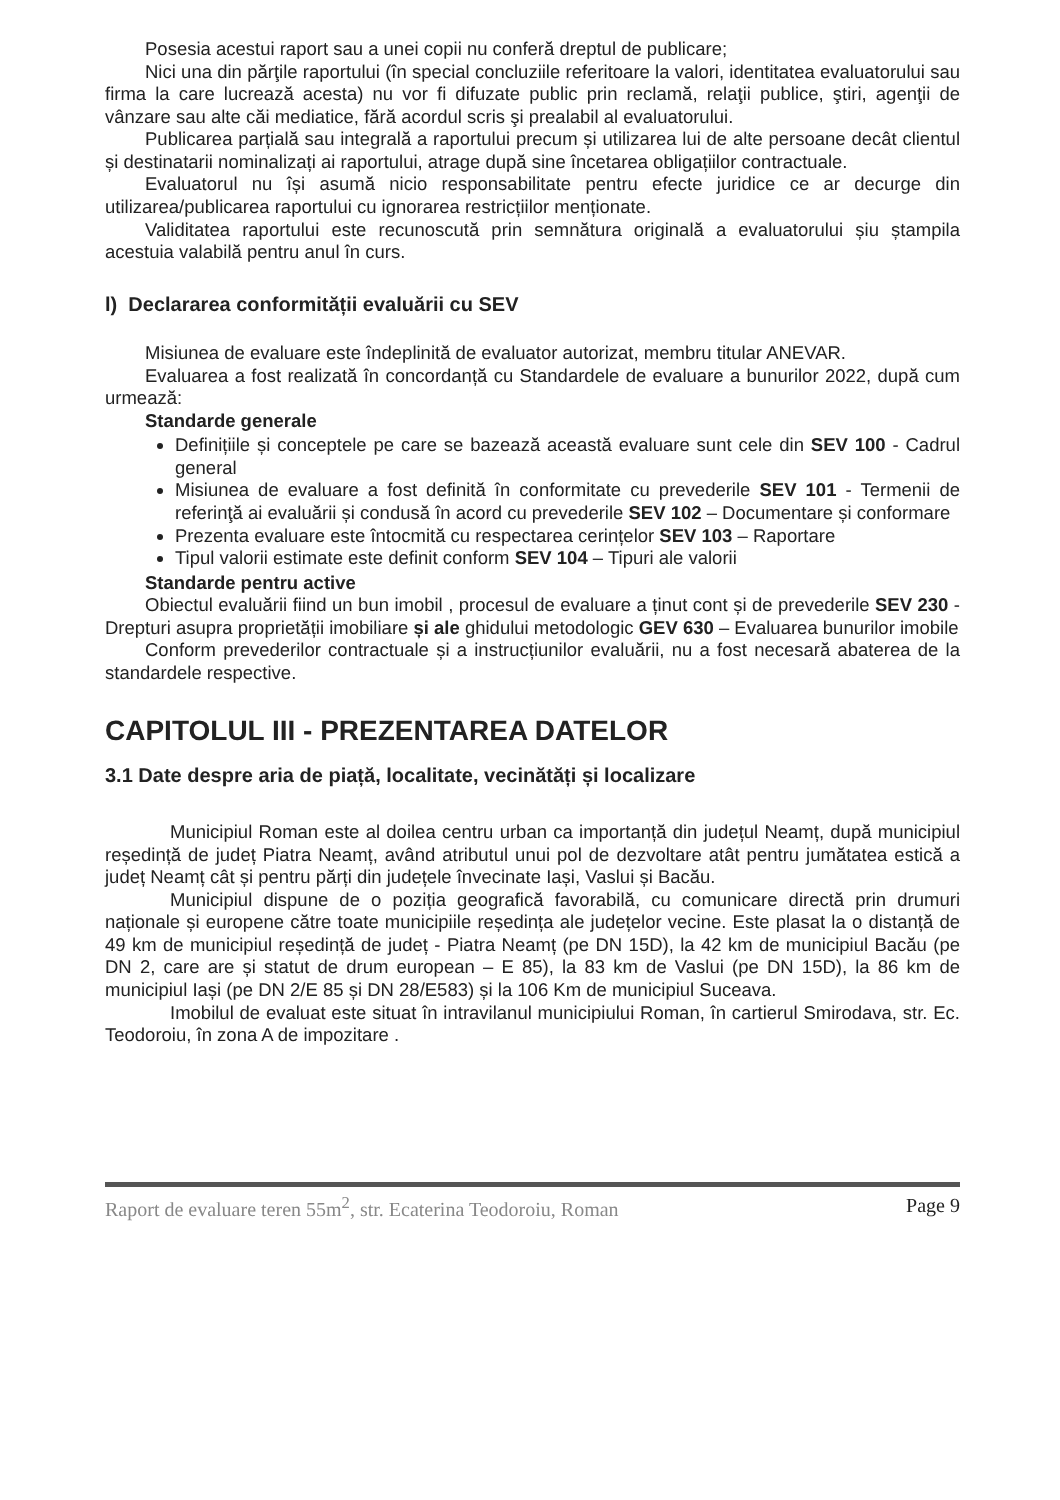Posesia acestui raport sau a unei copii nu conferă dreptul de publicare;
Nici una din părţile raportului (în special concluziile referitoare la valori, identitatea evaluatorului sau firma la care lucrează acesta) nu vor fi difuzate public prin reclamă, relaţii publice, ştiri, agenţii de vânzare sau alte căi mediatice, fără acordul scris şi prealabil al evaluatorului.
Publicarea parțială sau integrală a raportului precum și utilizarea lui de alte persoane decât clientul și destinatarii nominalizați ai raportului, atrage după sine încetarea obligațiilor contractuale.
Evaluatorul nu își asumă nicio responsabilitate pentru efecte juridice ce ar decurge din utilizarea/publicarea raportului cu ignorarea restricțiilor menționate.
Validitatea raportului este recunoscută prin semnătura originală a evaluatorului șiu ștampila acestuia valabilă pentru anul în curs.
l) Declararea conformității evaluării cu SEV
Misiunea de evaluare este îndeplinită de evaluator autorizat, membru titular ANEVAR.
Evaluarea a fost realizată în concordanță cu Standardele de evaluare a bunurilor 2022, după cum urmează:
Standarde generale
Definițiile și conceptele pe care se bazează această evaluare sunt cele din SEV 100 - Cadrul general
Misiunea de evaluare a fost definită în conformitate cu prevederile SEV 101 - Termenii de referinţă ai evaluării și condusă în acord cu prevederile SEV 102 – Documentare și conformare
Prezenta evaluare este întocmită cu respectarea cerințelor SEV 103 – Raportare
Tipul valorii estimate este definit conform SEV 104 – Tipuri ale valorii
Standarde pentru active
Obiectul evaluării fiind un bun imobil , procesul de evaluare a ținut cont și de prevederile SEV 230 - Drepturi asupra proprietății imobiliare și ale ghidului metodologic GEV 630 – Evaluarea bunurilor imobile
Conform prevederilor contractuale și a instrucțiunilor evaluării, nu a fost necesară abaterea de la standardele respective.
CAPITOLUL III - PREZENTAREA DATELOR
3.1 Date despre aria de piață, localitate, vecinătăți și localizare
Municipiul Roman este al doilea centru urban ca importanță din județul Neamț, după municipiul reședință de județ Piatra Neamț, având atributul unui pol de dezvoltare atât pentru jumătatea estică a județ Neamț cât și pentru părți din județele învecinate Iași, Vaslui și Bacău.
Municipiul dispune de o poziția geografică favorabilă, cu comunicare directă prin drumuri naționale și europene către toate municipiile reședința ale județelor vecine. Este plasat la o distanță de 49 km de municipiul reședință de județ - Piatra Neamț (pe DN 15D), la 42 km de municipiul Bacău (pe DN 2, care are și statut de drum european – E 85), la 83 km de Vaslui (pe DN 15D), la 86 km de municipiul Iași (pe DN 2/E 85 și DN 28/E583) și la 106 Km de municipiul Suceava.
Imobilul de evaluat este situat în intravilanul municipiului Roman, în cartierul Smirodava, str. Ec. Teodoroiu, în zona A de impozitare .
Raport de evaluare teren 55m<sup>2</sup>, str. Ecaterina Teodoroiu, Roman Page 9